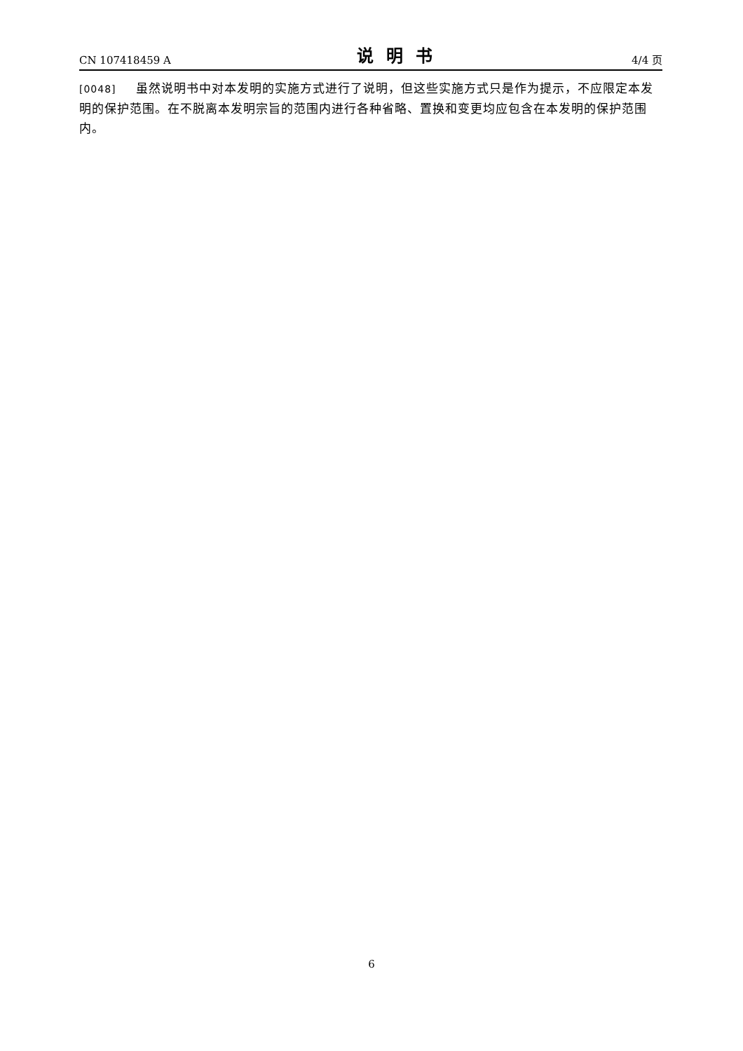CN 107418459 A 说明书 4/4 页
[0048] 虽然说明书中对本发明的实施方式进行了说明，但这些实施方式只是作为提示，不应限定本发明的保护范围。在不脱离本发明宗旨的范围内进行各种省略、置换和变更均应包含在本发明的保护范围内。
6